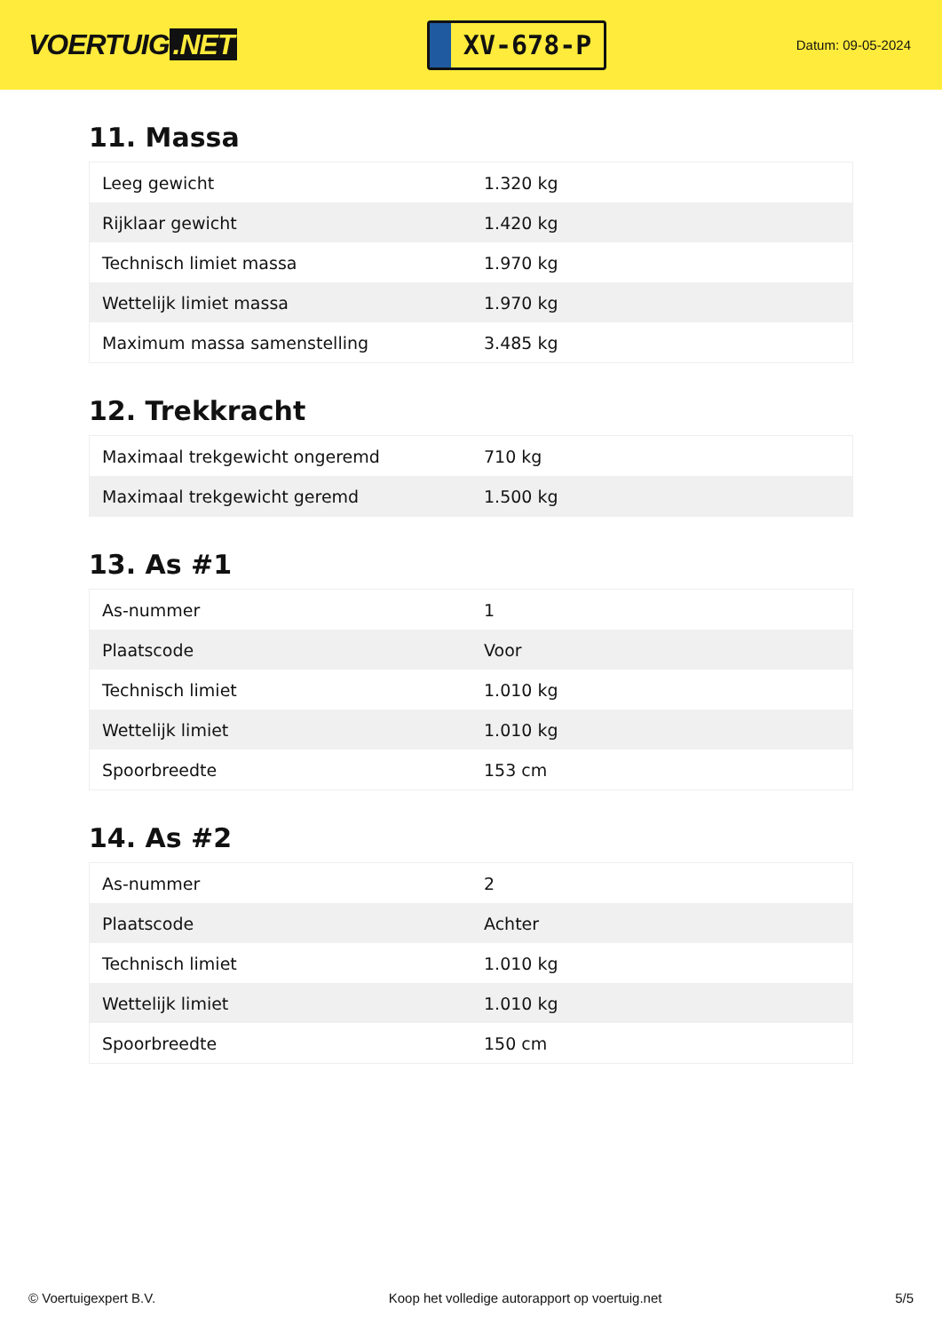VOERTUIG.NET
XV-678-P
Datum: 09-05-2024
11. Massa
| Leeg gewicht | 1.320 kg |
| Rijklaar gewicht | 1.420 kg |
| Technisch limiet massa | 1.970 kg |
| Wettelijk limiet massa | 1.970 kg |
| Maximum massa samenstelling | 3.485 kg |
12. Trekkracht
| Maximaal trekgewicht ongeremd | 710 kg |
| Maximaal trekgewicht geremd | 1.500 kg |
13. As #1
| As-nummer | 1 |
| Plaatscode | Voor |
| Technisch limiet | 1.010 kg |
| Wettelijk limiet | 1.010 kg |
| Spoorbreedte | 153 cm |
14. As #2
| As-nummer | 2 |
| Plaatscode | Achter |
| Technisch limiet | 1.010 kg |
| Wettelijk limiet | 1.010 kg |
| Spoorbreedte | 150 cm |
© Voertuigexpert B.V. Koop het volledige autorapport op voertuig.net 5/5